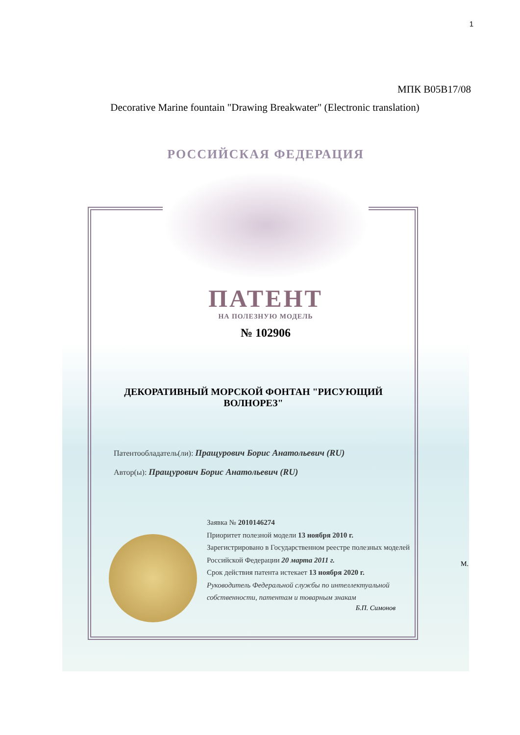1
МПК B05B17/08
Decorative Marine fountain "Drawing Breakwater" (Electronic translation)
РОССИЙСКАЯ ФЕДЕРАЦИЯ
ПАТЕНТ
НА ПОЛЕЗНУЮ МОДЕЛЬ
№ 102906
ДЕКОРАТИВНЫЙ МОРСКОЙ ФОНТАН "РИСУЮЩИЙ ВОЛНОРЕЗ"
Патентообладатель(ли): Пращурович Борис Анатольевич (RU)
Автор(ы): Пращурович Борис Анатольевич (RU)
Заявка № 2010146274
Приоритет полезной модели 13 ноября 2010 г.
Зарегистрировано в Государственном реестре полезных моделей Российской Федерации 20 марта 2011 г.
Срок действия патента истекает 13 ноября 2020 г.
Руководитель Федеральной службы по интеллектуальной собственности, патентам и товарным знакам
Б.П. Симонов
М.